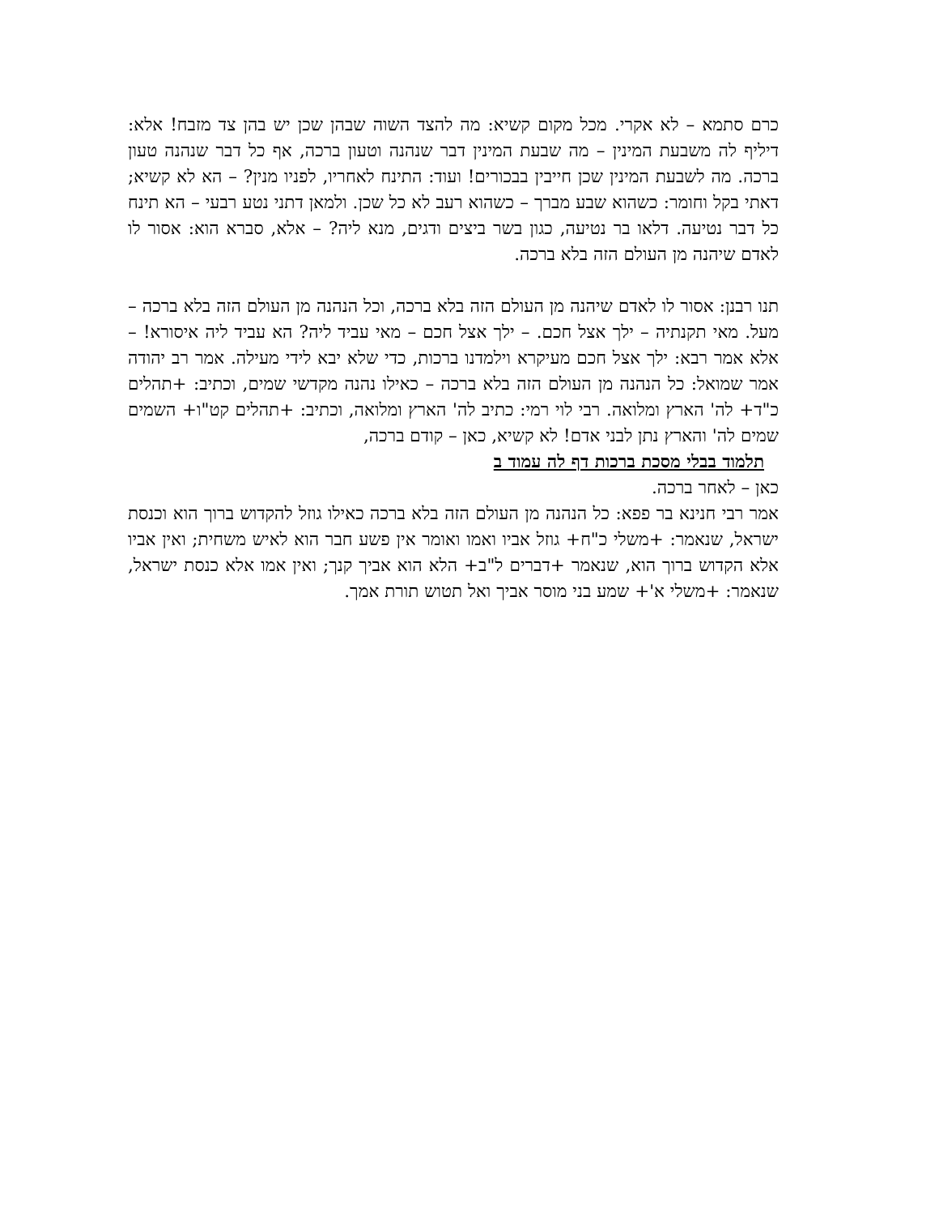כרם סתמא – לא אקרי. מכל מקום קשיא: מה להצד השוה שבהן שכן יש בהן צד מזבח! אלא: דיליף לה משבעת המינין – מה שבעת המינין דבר שנהנה וטעון ברכה, אף כל דבר שנהנה טעון ברכה. מה לשבעת המינין שכן חייבין בבכורים! ועוד: התינח לאחריו, לפניו מנין? – הא לא קשיא; דאתי בקל וחומר: כשהוא שבע מברך – כשהוא רעב לא כל שכן. ולמאן דתני נטע רבעי – הא תינח כל דבר נטיעה. דלאו בר נטיעה, כגון בשר ביצים ודגים, מנא ליה? – אלא, סברא הוא: אסור לו לאדם שיהנה מן העולם הזה בלא ברכה.
תנו רבנן: אסור לו לאדם שיהנה מן העולם הזה בלא ברכה, וכל הנהנה מן העולם הזה בלא ברכה – מעל. מאי תקנתיה – ילך אצל חכם. – ילך אצל חכם – מאי עביד ליה? הא עביד ליה איסורא! – אלא אמר רבא: ילך אצל חכם מעיקרא וילמדנו ברכות, כדי שלא יבא לידי מעילה. אמר רב יהודה אמר שמואל: כל הנהנה מן העולם הזה בלא ברכה – כאילו נהנה מקדשי שמים, וכתיב: +תהלים כ"ד+ לה' הארץ ומלואה. רבי לוי רמי: כתיב לה' הארץ ומלואה, וכתיב: +תהלים קט"ו+ השמים שמים לה' והארץ נתן לבני אדם! לא קשיא, כאן – קודם ברכה,
תלמוד בבלי מסכת ברכות דף לה עמוד ב
כאן – לאחר ברכה.
אמר רבי חנינא בר פפא: כל הנהנה מן העולם הזה בלא ברכה כאילו גוזל להקדוש ברוך הוא וכנסת ישראל, שנאמר: +משלי כ"ח+ גוזל אביו ואמו ואומר אין פשע חבר הוא לאיש משחית; ואין אביו אלא הקדוש ברוך הוא, שנאמר +דברים ל"ב+ הלא הוא אביך קנך; ואין אמו אלא כנסת ישראל, שנאמר: +משלי א'+ שמע בני מוסר אביך ואל תטוש תורת אמך.